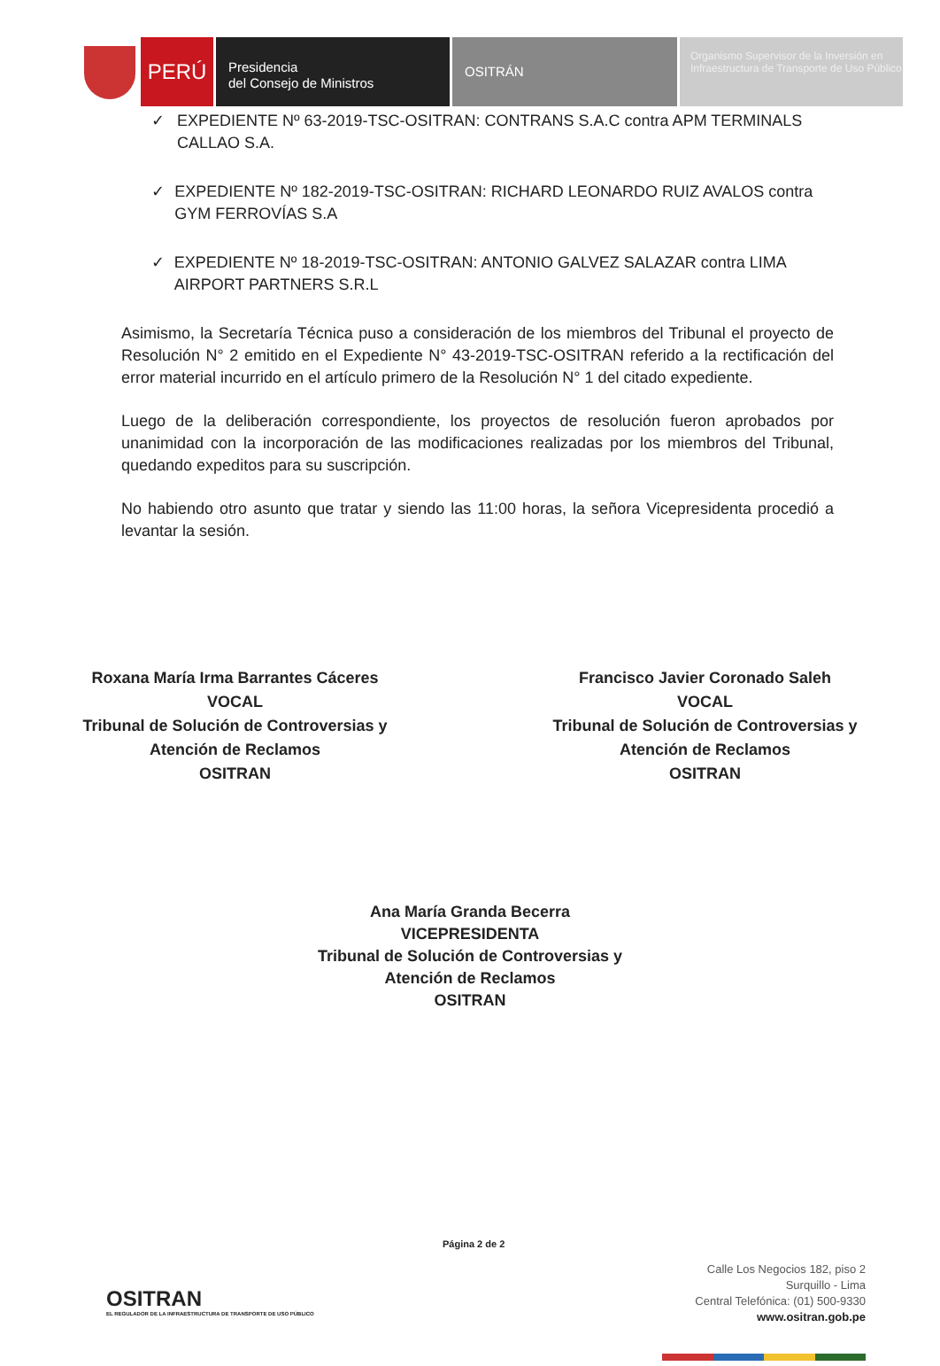PERÚ
Presidencia
del Consejo de Ministros
OSITRÁN
Organismo Supervisor de la Inversión en Infraestructura de Transporte de Uso Público
✓ EXPEDIENTE Nº 63-2019-TSC-OSITRAN: CONTRANS S.A.C contra APM TERMINALS CALLAO S.A.
✓ EXPEDIENTE Nº 182-2019-TSC-OSITRAN: RICHARD LEONARDO RUIZ AVALOS contra GYM FERROVÍAS S.A
✓ EXPEDIENTE Nº 18-2019-TSC-OSITRAN: ANTONIO GALVEZ SALAZAR contra LIMA AIRPORT PARTNERS S.R.L
Asimismo, la Secretaría Técnica puso a consideración de los miembros del Tribunal el proyecto de Resolución N° 2 emitido en el Expediente N° 43-2019-TSC-OSITRAN referido a la rectificación del error material incurrido en el artículo primero de la Resolución N° 1 del citado expediente.
Luego de la deliberación correspondiente, los proyectos de resolución fueron aprobados por unanimidad con la incorporación de las modificaciones realizadas por los miembros del Tribunal, quedando expeditos para su suscripción.
No habiendo otro asunto que tratar y siendo las 11:00 horas, la señora Vicepresidenta procedió a levantar la sesión.
Roxana María Irma Barrantes Cáceres
VOCAL
Tribunal de Solución de Controversias y
Atención de Reclamos
OSITRAN
Francisco Javier Coronado Saleh
VOCAL
Tribunal de Solución de Controversias y
Atención de Reclamos
OSITRAN
Ana María Granda Becerra
VICEPRESIDENTA
Tribunal de Solución de Controversias y
Atención de Reclamos
OSITRAN
Página 2 de 2
OSITRAN
EL REGULADOR DE LA INFRAESTRUCTURA DE TRANSPORTE DE USO PÚBLICO
Calle Los Negocios 182, piso 2
Surquillo - Lima
Central Telefónica: (01) 500-9330
www.ositran.gob.pe